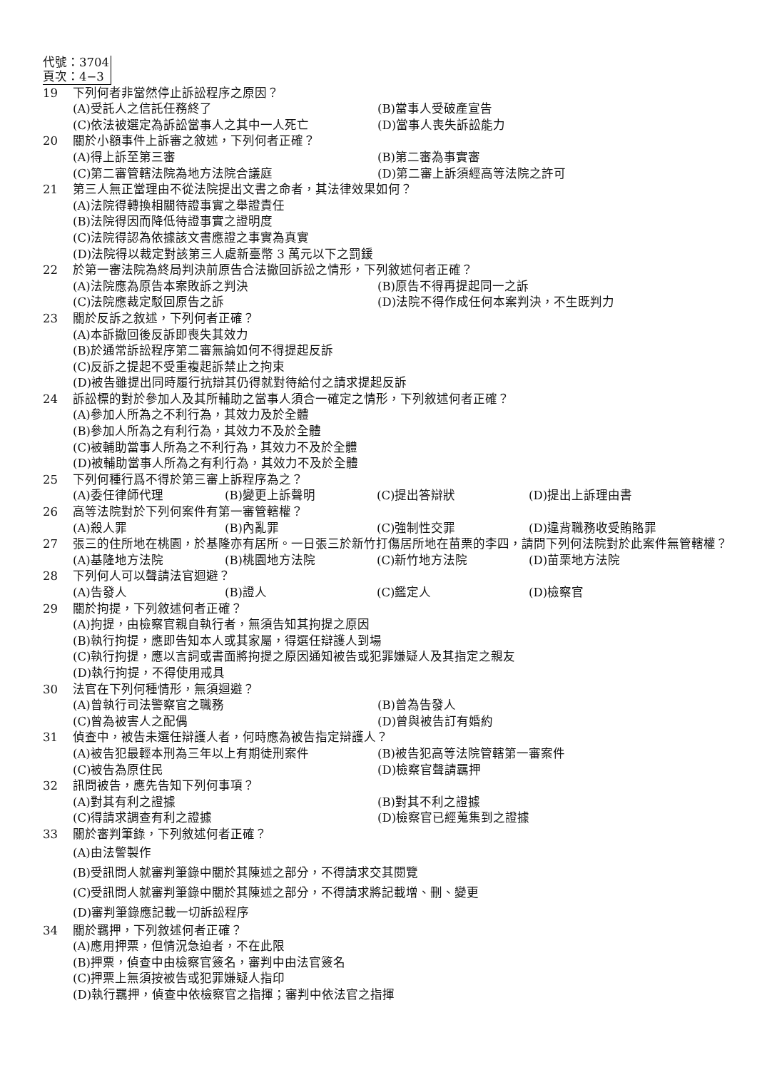代號：3704
頁次：4−3
19 下列何者非當然停止訴訟程序之原因？
(A)受託人之信託任務終了 (B)當事人受破產宣告
(C)依法被選定為訴訟當事人之其中一人死亡 (D)當事人喪失訴訟能力
20 關於小額事件上訴審之敘述，下列何者正確？
(A)得上訴至第三審 (B)第二審為事實審
(C)第二審管轄法院為地方法院合議庭 (D)第二審上訴須經高等法院之許可
21 第三人無正當理由不從法院提出文書之命者，其法律效果如何？
(A)法院得轉換相關待證事實之舉證責任
(B)法院得因而降低待證事實之證明度
(C)法院得認為依據該文書應證之事實為真實
(D)法院得以裁定對該第三人處新臺幣 3 萬元以下之罰鍰
22 於第一審法院為終局判決前原告合法撤回訴訟之情形，下列敘述何者正確？
(A)法院應為原告本案敗訴之判決 (B)原告不得再提起同一之訴
(C)法院應裁定駁回原告之訴 (D)法院不得作成任何本案判決，不生既判力
23 關於反訴之敘述，下列何者正確？
(A)本訴撤回後反訴即喪失其效力
(B)於通常訴訟程序第二審無論如何不得提起反訴
(C)反訴之提起不受重複起訴禁止之拘束
(D)被告雖提出同時履行抗辯其仍得就對待給付之請求提起反訴
24 訴訟標的對於參加人及其所輔助之當事人須合一確定之情形，下列敘述何者正確？
(A)參加人所為之不利行為，其效力及於全體
(B)參加人所為之有利行為，其效力不及於全體
(C)被輔助當事人所為之不利行為，其效力不及於全體
(D)被輔助當事人所為之有利行為，其效力不及於全體
25 下列何種行爲不得於第三審上訴程序為之？
(A)委任律師代理 (B)變更上訴聲明 (C)提出答辯狀 (D)提出上訴理由書
26 高等法院對於下列何案件有第一審管轄權？
(A)殺人罪 (B)內亂罪 (C)強制性交罪 (D)違背職務收受賄賂罪
27 張三的住所地在桃園，於基隆亦有居所。一日張三於新竹打傷居所地在苗栗的李四，請問下列何法院對於此案件無管轄權？
(A)基隆地方法院 (B)桃園地方法院 (C)新竹地方法院 (D)苗栗地方法院
28 下列何人可以聲請法官迴避？
(A)告發人 (B)證人 (C)鑑定人 (D)檢察官
29 關於拘提，下列敘述何者正確？
(A)拘提，由檢察官親自執行者，無須告知其拘提之原因
(B)執行拘提，應即告知本人或其家屬，得選任辯護人到場
(C)執行拘提，應以言詞或書面將拘提之原因通知被告或犯罪嫌疑人及其指定之親友
(D)執行拘提，不得使用戒具
30 法官在下列何種情形，無須迴避？
(A)曾執行司法警察官之職務 (B)曾為告發人
(C)曾為被害人之配偶 (D)曾與被告訂有婚約
31 偵查中，被告未選任辯護人者，何時應為被告指定辯護人？
(A)被告犯最輕本刑為三年以上有期徒刑案件 (B)被告犯高等法院管轄第一審案件
(C)被告為原住民 (D)檢察官聲請羈押
32 訊問被告，應先告知下列何事項？
(A)對其有利之證據 (B)對其不利之證據
(C)得請求調查有利之證據 (D)檢察官已經蒐集到之證據
33 關於審判筆錄，下列敘述何者正確？
(A)由法警製作
(B)受訊問人就審判筆錄中關於其陳述之部分，不得請求交其閱覽
(C)受訊問人就審判筆錄中關於其陳述之部分，不得請求將記載增、刪、變更
(D)審判筆錄應記載一切訴訟程序
34 關於羈押，下列敘述何者正確？
(A)應用押票，但情況急迫者，不在此限
(B)押票，偵查中由檢察官簽名，審判中由法官簽名
(C)押票上無須按被告或犯罪嫌疑人指印
(D)執行羈押，偵查中依檢察官之指揮；審判中依法官之指揮